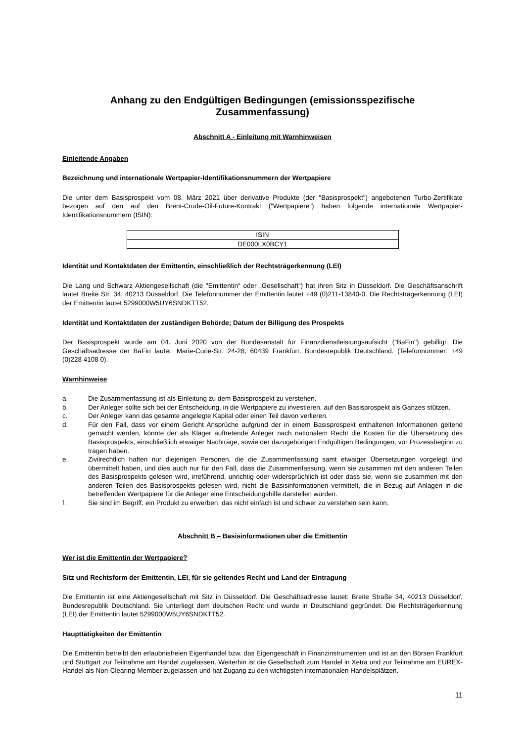Anhang zu den Endgültigen Bedingungen (emissionsspezifische Zusammenfassung)
Abschnitt A - Einleitung mit Warnhinweisen
Einleitende Angaben
Bezeichnung und internationale Wertpapier-Identifikationsnummern der Wertpapiere
Die unter dem Basisprospekt vom 08. März 2021 über derivative Produkte (der "Basisprospekt") angebotenen Turbo-Zertifikate bezogen auf den auf den Brent-Crude-Oil-Future-Kontrakt ("Wertpapiere") haben folgende internationale Wertpapier-Identifikationsnummern (ISIN):
| ISIN |
| --- |
| DE000LX0BCY1 |
Identität und Kontaktdaten der Emittentin, einschließlich der Rechtsträgerkennung (LEI)
Die Lang und Schwarz Aktiengesellschaft (die "Emittentin" oder „Gesellschaft“) hat ihren Sitz in Düsseldorf. Die Geschäftsanschrift lautet Breite Str. 34, 40213 Düsseldorf. Die Telefonnummer der Emittentin lautet +49 (0)211-13840-0. Die Rechtsträgerkennung (LEI) der Emittentin lautet 5299000W5UY6SNDKTT52.
Identität und Kontaktdaten der zuständigen Behörde; Datum der Billigung des Prospekts
Der Basisprospekt wurde am 04. Juni 2020 von der Bundesanstalt für Finanzdienstleistungsaufsicht ("BaFin") gebilligt. Die Geschäftsadresse der BaFin lautet: Marie-Curie-Str. 24-28, 60439 Frankfurt, Bundesrepublik Deutschland. (Telefonnummer: +49 (0)228 4108 0).
Warnhinweise
a. Die Zusammenfassung ist als Einleitung zu dem Basisprospekt zu verstehen.
b. Der Anleger sollte sich bei der Entscheidung, in die Wertpapiere zu investieren, auf den Basisprospekt als Ganzes stützen.
c. Der Anleger kann das gesamte angelegte Kapital oder einen Teil davon verlieren.
d. Für den Fall, dass vor einem Gericht Ansprüche aufgrund der in einem Basisprospekt enthaltenen Informationen geltend gemacht werden, könnte der als Kläger auftretende Anleger nach nationalem Recht die Kosten für die Übersetzung des Basisprospekts, einschließlich etwaiger Nachträge, sowie der dazugehörigen Endgültigen Bedingungen, vor Prozessbeginn zu tragen haben.
e. Zivilrechtlich haften nur diejenigen Personen, die die Zusammenfassung samt etwaiger Übersetzungen vorgelegt und übermittelt haben, und dies auch nur für den Fall, dass die Zusammenfassung, wenn sie zusammen mit den anderen Teilen des Basisprospekts gelesen wird, irreführend, unrichtig oder widersprüchlich ist oder dass sie, wenn sie zusammen mit den anderen Teilen des Basisprospekts gelesen wird, nicht die Basisinformationen vermittelt, die in Bezug auf Anlagen in die betreffenden Wertpapiere für die Anleger eine Entscheidungshilfe darstellen würden.
f. Sie sind im Begriff, ein Produkt zu erwerben, das nicht einfach ist und schwer zu verstehen sein kann.
Abschnitt B – Basisinformationen über die Emittentin
Wer ist die Emittentin der Wertpapiere?
Sitz und Rechtsform der Emittentin, LEI, für sie geltendes Recht und Land der Eintragung
Die Emittentin ist eine Aktiengesellschaft mit Sitz in Düsseldorf. Die Geschäftsadresse lautet: Breite Straße 34, 40213 Düsseldorf, Bundesrepublik Deutschland. Sie unterliegt dem deutschen Recht und wurde in Deutschland gegründet. Die Rechtsträgerkennung (LEI) der Emittentin lautet 5299000W5UY6SNDKTT52.
Haupttätigkeiten der Emittentin
Die Emittentin betreibt den erlaubnisfreien Eigenhandel bzw. das Eigengeschäft in Finanzinstrumenten und ist an den Börsen Frankfurt und Stuttgart zur Teilnahme am Handel zugelassen. Weiterhin ist die Gesellschaft zum Handel in Xetra und zur Teilnahme am EUREX-Handel als Non-Clearing-Member zugelassen und hat Zugang zu den wichtigsten internationalen Handelsplätzen.
11